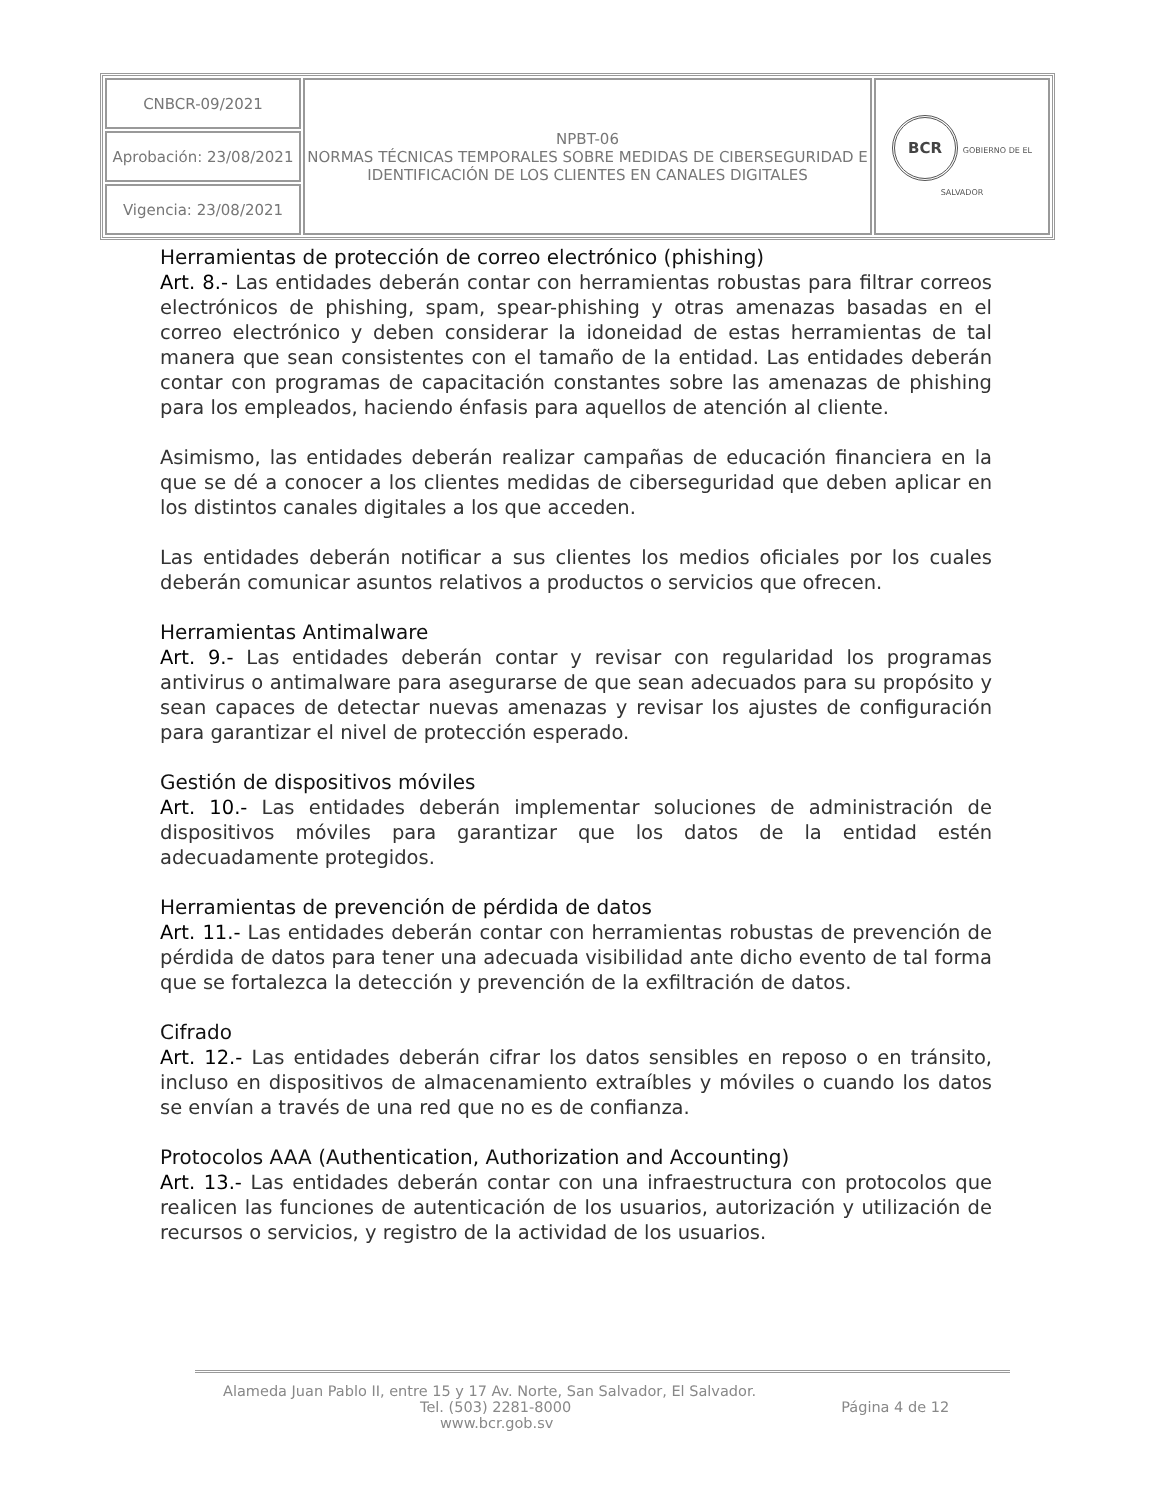| CNBCR-09/2021 | NPBT-06 NORMAS TÉCNICAS TEMPORALES SOBRE MEDIDAS DE CIBERSEGURIDAD E IDENTIFICACIÓN DE LOS CLIENTES EN CANALES DIGITALES | BCR GOBIERNO DE EL SALVADOR |
| Aprobación: 23/08/2021 | | |
| Vigencia: 23/08/2021 | | |
Herramientas de protección de correo electrónico (phishing)
Art. 8.- Las entidades deberán contar con herramientas robustas para filtrar correos electrónicos de phishing, spam, spear-phishing y otras amenazas basadas en el correo electrónico y deben considerar la idoneidad de estas herramientas de tal manera que sean consistentes con el tamaño de la entidad. Las entidades deberán contar con programas de capacitación constantes sobre las amenazas de phishing para los empleados, haciendo énfasis para aquellos de atención al cliente.
Asimismo, las entidades deberán realizar campañas de educación financiera en la que se dé a conocer a los clientes medidas de ciberseguridad que deben aplicar en los distintos canales digitales a los que acceden.
Las entidades deberán notificar a sus clientes los medios oficiales por los cuales deberán comunicar asuntos relativos a productos o servicios que ofrecen.
Herramientas Antimalware
Art. 9.- Las entidades deberán contar y revisar con regularidad los programas antivirus o antimalware para asegurarse de que sean adecuados para su propósito y sean capaces de detectar nuevas amenazas y revisar los ajustes de configuración para garantizar el nivel de protección esperado.
Gestión de dispositivos móviles
Art. 10.- Las entidades deberán implementar soluciones de administración de dispositivos móviles para garantizar que los datos de la entidad estén adecuadamente protegidos.
Herramientas de prevención de pérdida de datos
Art. 11.- Las entidades deberán contar con herramientas robustas de prevención de pérdida de datos para tener una adecuada visibilidad ante dicho evento de tal forma que se fortalezca la detección y prevención de la exfiltración de datos.
Cifrado
Art. 12.- Las entidades deberán cifrar los datos sensibles en reposo o en tránsito, incluso en dispositivos de almacenamiento extraíbles y móviles o cuando los datos se envían a través de una red que no es de confianza.
Protocolos AAA (Authentication, Authorization and Accounting)
Art. 13.- Las entidades deberán contar con una infraestructura con protocolos que realicen las funciones de autenticación de los usuarios, autorización y utilización de recursos o servicios, y registro de la actividad de los usuarios.
Alameda Juan Pablo II, entre 15 y 17 Av. Norte, San Salvador, El Salvador.
Tel. (503) 2281-8000 Página 4 de 12
www.bcr.gob.sv